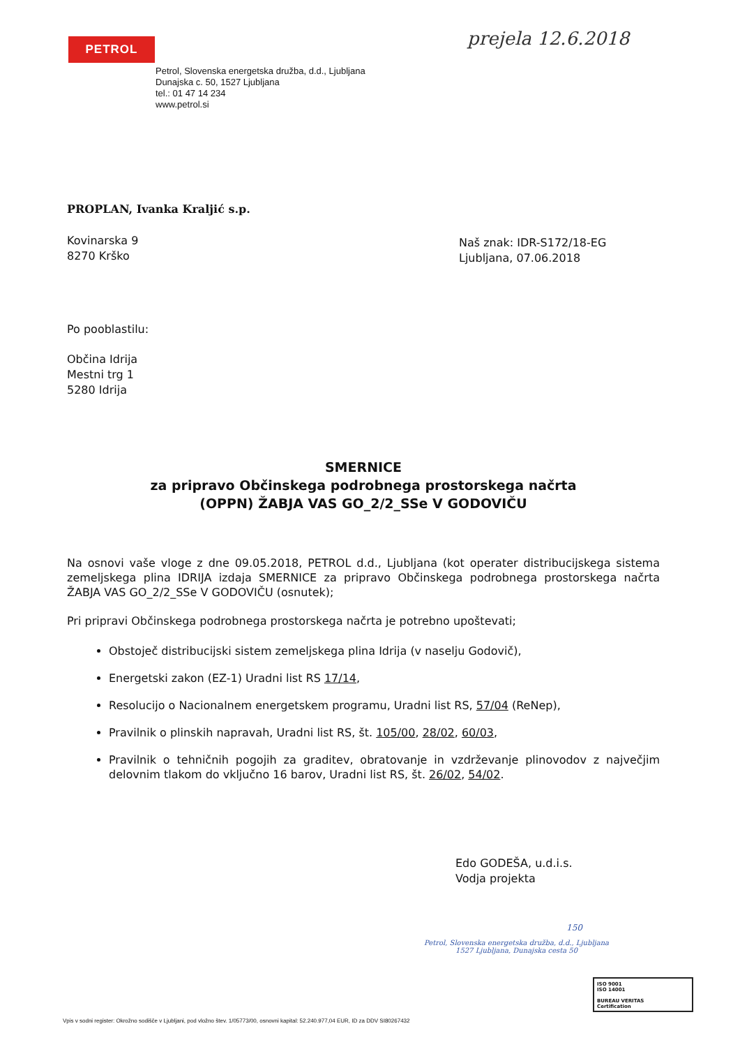PETROL prejela 12.6.2018
Petrol, Slovenska energetska družba, d.d., Ljubljana
Dunajska c. 50, 1527 Ljubljana
tel.: 01 47 14 234
www.petrol.si
PROPLAN, Ivanka Kraljić s.p.
Kovinarska 9
8270 Krško
Naš znak: IDR-S172/18-EG
Ljubljana, 07.06.2018
Po pooblastilu:
Občina Idrija
Mestni trg 1
5280 Idrija
SMERNICE
za pripravo Občinskega podrobnega prostorskega načrta
(OPPN) ŽABJA VAS GO_2/2_SSe V GODOVIČU
Na osnovi vaše vloge z dne 09.05.2018, PETROL d.d., Ljubljana (kot operater distribucijskega sistema zemeljskega plina IDRIJA izdaja SMERNICE za pripravo Občinskega podrobnega prostorskega načrta ŽABJA VAS GO_2/2_SSe V GODOVIČU (osnutek);
Pri pripravi Občinskega podrobnega prostorskega načrta je potrebno upoštevati;
Obstoječ distribucijski sistem zemeljskega plina Idrija (v naselju Godovič),
Energetski zakon (EZ-1) Uradni list RS 17/14,
Resolucijo o Nacionalnem energetskem programu, Uradni list RS, 57/04 (ReNep),
Pravilnik o plinskih napravah, Uradni list RS, št. 105/00, 28/02, 60/03,
Pravilnik o tehničnih pogojih za graditev, obratovanje in vzdrževanje plinovodov z največjim delovnim tlakom do vključno 16 barov, Uradni list RS, št. 26/02, 54/02.
Edo GODEŠA, u.d.i.s.
Vodja projekta
Petrol, Slovenska energetska družba, d.d., Ljubljana
1527 Ljubljana, Dunajska cesta 50
150
ISO 9001
ISO 14001
BUREAU VERITAS
Certification
Vpis v sodni register: Okrožno sodišče v Ljubljani, pod vložno štev. 1/05773/00, osnovni kapital: 52.240.977,04 EUR, ID za DDV SI80267432